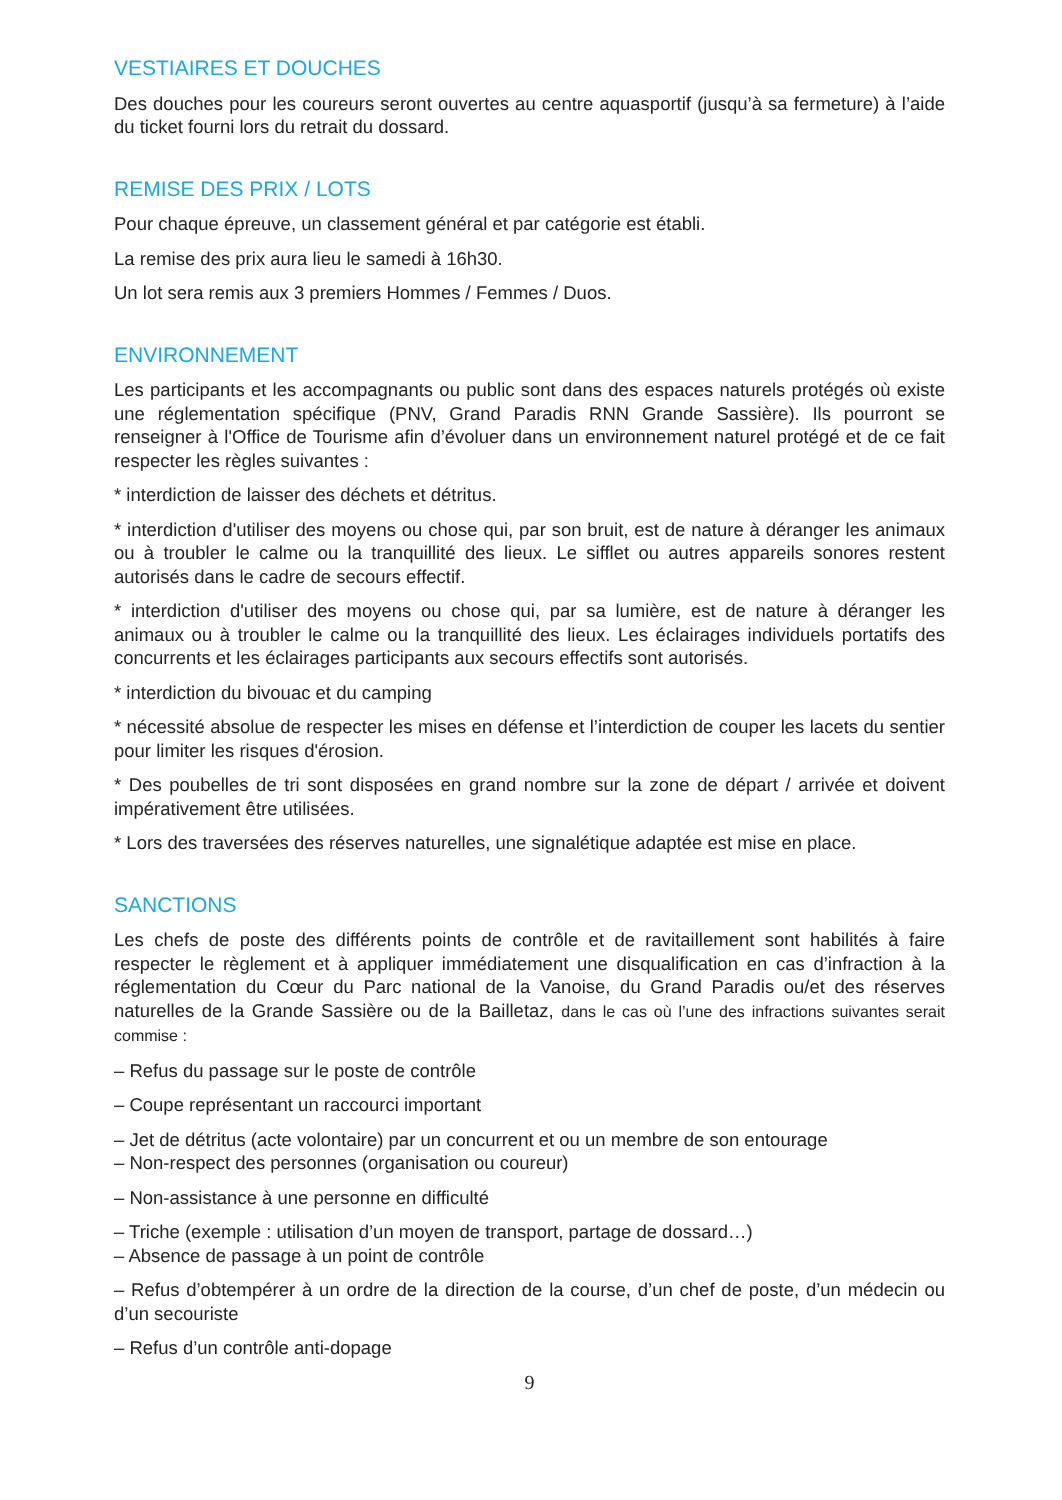VESTIAIRES ET DOUCHES
Des douches pour les coureurs seront ouvertes au centre aquasportif (jusqu’à sa fermeture) à l’aide du ticket fourni lors du retrait du dossard.
REMISE DES PRIX / LOTS
Pour chaque épreuve, un classement général et par catégorie est établi.
La remise des prix aura lieu le samedi à 16h30.
Un lot sera remis aux 3 premiers Hommes / Femmes / Duos.
ENVIRONNEMENT
Les participants et les accompagnants ou public sont dans des espaces naturels protégés où existe une réglementation spécifique (PNV, Grand Paradis RNN Grande Sassière). Ils pourront se renseigner à l'Office de Tourisme afin d’évoluer dans un environnement naturel protégé et de ce fait respecter les règles suivantes :
* interdiction de laisser des déchets et détritus.
* interdiction d'utiliser des moyens ou chose qui, par son bruit, est de nature à déranger les animaux ou à troubler le calme ou la tranquillité des lieux. Le sifflet ou autres appareils sonores restent autorisés dans le cadre de secours effectif.
* interdiction d'utiliser des moyens ou chose qui, par sa lumière, est de nature à déranger les animaux ou à troubler le calme ou la tranquillité des lieux. Les éclairages individuels portatifs des concurrents et les éclairages participants aux secours effectifs sont autorisés.
* interdiction du bivouac et du camping
* nécessité absolue de respecter les mises en défense et l’interdiction de couper les lacets du sentier pour limiter les risques d'érosion.
* Des poubelles de tri sont disposées en grand nombre sur la zone de départ / arrivée et doivent impérativement être utilisées.
* Lors des traversées des réserves naturelles, une signalétique adaptée est mise en place.
SANCTIONS
Les chefs de poste des différents points de contrôle et de ravitaillement sont habilités à faire respecter le règlement et à appliquer immédiatement une disqualification en cas d’infraction à la réglementation du Cœur du Parc national de la Vanoise, du Grand Paradis ou/et des réserves naturelles de la Grande Sassière ou de la Bailletaz, dans le cas où l’une des infractions suivantes serait commise :
– Refus du passage sur le poste de contrôle
– Coupe représentant un raccourci important
– Jet de détritus (acte volontaire) par un concurrent et ou un membre de son entourage
– Non-respect des personnes (organisation ou coureur)
– Non-assistance à une personne en difficulté
– Triche (exemple : utilisation d’un moyen de transport, partage de dossard…)
– Absence de passage à un point de contrôle
– Refus d’obtempérer à un ordre de la direction de la course, d’un chef de poste, d’un médecin ou d’un secouriste
– Refus d’un contrôle anti-dopage
9